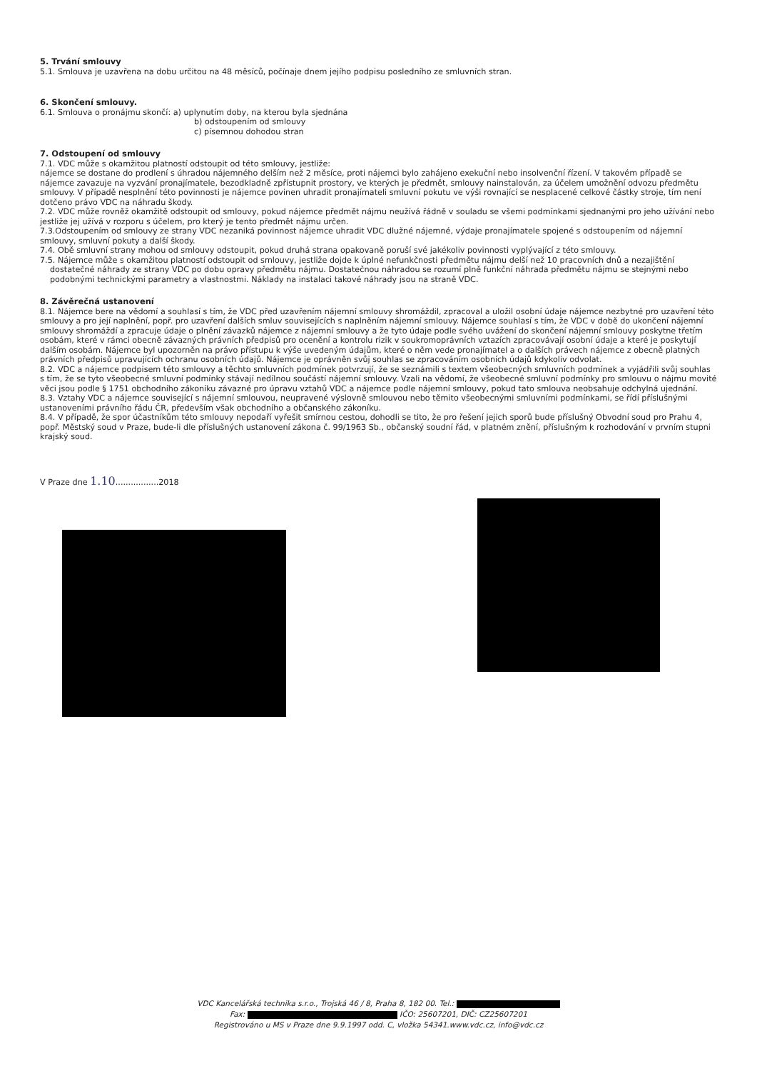5. Trvání smlouvy
5.1. Smlouva je uzavřena na dobu určitou na 48 měsíců, počínaje dnem jejího podpisu posledního ze smluvních stran.
6. Skončení smlouvy.
6.1. Smlouva o pronájmu skončí: a) uplynutím doby, na kterou byla sjednána
b) odstoupením od smlouvy
c) písemnou dohodou stran
7. Odstoupení od smlouvy
7.1. VDC může s okamžitou platností odstoupit od této smlouvy, jestliže:
nájemce se dostane do prodlení s úhradou nájemného delším než 2 měsíce, proti nájemci bylo zahájeno exekuční nebo insolvenční řízení. V takovém případě se nájemce zavazuje na vyzvání pronajímatele, bezodkladně zpřístupnit prostory, ve kterých je předmět, smlouvy nainstalován, za účelem umožnění odvozu předmětu smlouvy. V případě nesplnění této povinnosti je nájemce povinen uhradit pronajímateli smluvní pokutu ve výši rovnající se nesplacené celkové částky stroje, tím není dotčeno právo VDC na náhradu škody.
7.2. VDC může rovněž okamžitě odstoupit od smlouvy, pokud nájemce předmět nájmu neužívá řádně v souladu se všemi podmínkami sjednanými pro jeho užívání nebo jestliže jej užívá v rozporu s účelem, pro který je tento předmět nájmu určen.
7.3.Odstoupením od smlouvy ze strany VDC nezaniká povinnost nájemce uhradit VDC dlužné nájemné, výdaje pronajímatele spojené s odstoupením od nájemní smlouvy, smluvní pokuty a další škody.
7.4. Obě smluvní strany mohou od smlouvy odstoupit, pokud druhá strana opakovaně poruší své jakékoliv povinnosti vyplývající z této smlouvy.
7.5. Nájemce může s okamžitou platností odstoupit od smlouvy, jestliže dojde k úplné nefunkčnosti předmětu nájmu delší než 10 pracovních dnů a nezajištění dostatečné náhrady ze strany VDC po dobu opravy předmětu nájmu. Dostatečnou náhradou se rozumí plně funkční náhrada předmětu nájmu se stejnými nebo podobnými technickými parametry a vlastnostmi. Náklady na instalaci takové náhrady jsou na straně VDC.
8. Závěrečná ustanovení
8.1. Nájemce bere na vědomí a souhlasí s tím, že VDC před uzavřením nájemní smlouvy shromáždil, zpracoval a uložil osobní údaje nájemce nezbytné pro uzavření této smlouvy a pro její naplnění, popř. pro uzavření dalších smluv souvisejících s naplněním nájemní smlouvy. Nájemce souhlasí s tím, že VDC v době do ukončení nájemní smlouvy shromáždí a zpracuje údaje o plnění závazků nájemce z nájemní smlouvy a že tyto údaje podle svého uvážení do skončení nájemní smlouvy poskytne třetím osobám, které v rámci obecně závazných právních předpisů pro ocenění a kontrolu rizik v soukromoprávních vztazích zpracovávají osobní údaje a které je poskytují dalším osobám. Nájemce byl upozorněn na právo přístupu k výše uvedeným údajům, které o něm vede pronajímatel a o dalších právech nájemce z obecně platných právních předpisů upravujících ochranu osobních údajů. Nájemce je oprávněn svůj souhlas se zpracováním osobních údajů kdykoliv odvolat.
8.2. VDC a nájemce podpisem této smlouvy a těchto smluvních podmínek potvrzují, že se seznámili s textem všeobecných smluvních podmínek a vyjádřili svůj souhlas s tím, že se tyto všeobecné smluvní podmínky stávají nedílnou součástí nájemní smlouvy. Vzali na vědomí, že všeobecné smluvní podmínky pro smlouvu o nájmu movité věci jsou podle § 1751 obchodního zákoníku závazné pro úpravu vztahů VDC a nájemce podle nájemní smlouvy, pokud tato smlouva neobsahuje odchylná ujednání.
8.3. Vztahy VDC a nájemce související s nájemní smlouvou, neupravené výslovně smlouvou nebo těmito všeobecnými smluvními podmínkami, se řídí příslušnými ustanoveními právního řádu ČR, především však obchodního a občanského zákoníku.
8.4. V případě, že spor účastníkům této smlouvy nepodaří vyřešit smírnou cestou, dohodli se tito, že pro řešení jejich sporů bude příslušný Obvodní soud pro Prahu 4, popř. Městský soud v Praze, bude-li dle příslušných ustanovení zákona č. 99/1963 Sb., občanský soudní řád, v platném znění, příslušným k rozhodování v prvním stupni krajský soud.
V Praze dne 1.10.................2018
VDC Kancelářská technika s.r.o., Trojská 46 / 8, Praha 8, 182 00. Tel.:
Fax: IČO: 25607201, DIČ: CZ25607201
Registrováno u MS v Praze dne 9.9.1997 odd. C, vložka 54341.www.vdc.cz, info@vdc.cz